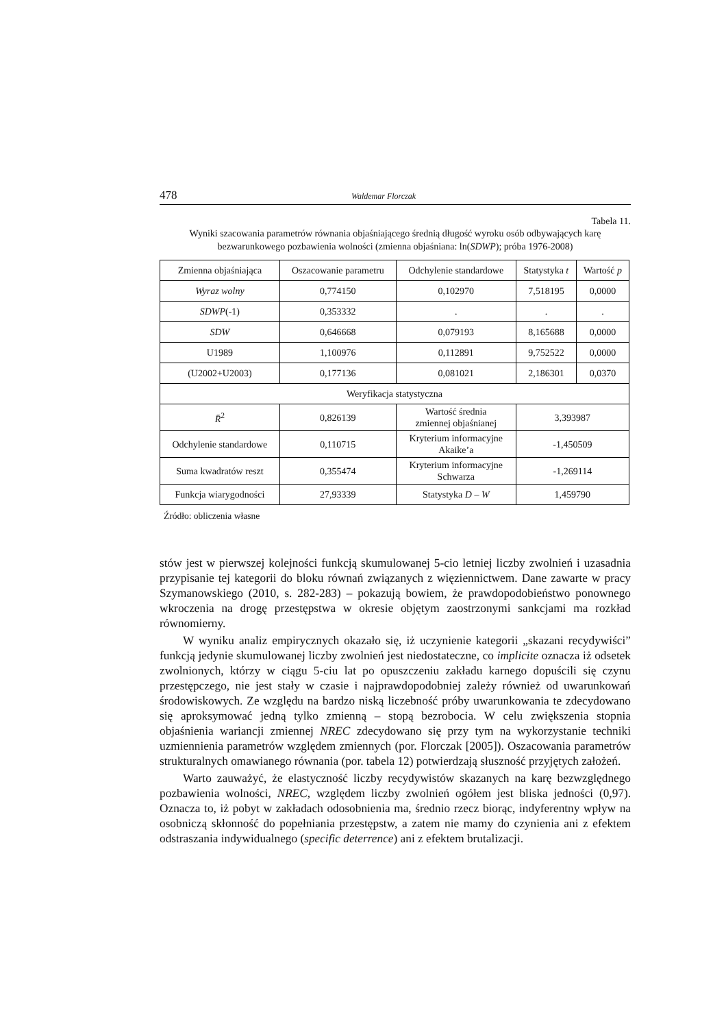478 Waldemar Florczak
Tabela 11.
Wyniki szacowania parametrów równania objaśniającego średnią długość wyroku osób odbywających karę bezwarunkowego pozbawienia wolności (zmienna objaśniana: ln(SDWP); próba 1976-2008)
| Zmienna objaśniająca | Oszacowanie parametru | Odchylenie standardowe | Statystyka t | Wartość p |
| Wyraz wolny | 0,774150 | 0,102970 | 7,518195 | 0,0000 |
| SDWP (-1) | 0,353332 | . | . | . |
| SDW | 0,646668 | 0,079193 | 8,165688 | 0,0000 |
| U1989 | 1,100976 | 0,112891 | 9,752522 | 0,0000 |
| (U2002+U2003) | 0,177136 | 0,081021 | 2,186301 | 0,0370 |
| Weryfikacja statystyczna | | | | |
| R̄<sup>2</sup> | 0,826139 | Wartość średnia zmiennej objaśnianej | 3,393987 | |
| Odchylenie standardowe | 0,110715 | Kryterium informacyjne Akaike’a | -1,450509 | |
| Suma kwadratów reszt | 0,355474 | Kryterium informacyjne Schwarza | -1,269114 | |
| Funkcja wiarygodności | 27,93339 | Statystyka D – W | 1,459790 | |
Źródło: obliczenia własne
stów jest w pierwszej kolejności funkcją skumulowanej 5-cio letniej liczby zwolnień i uzasadnia przypisanie tej kategorii do bloku równań związanych z więziennictwem. Dane zawarte w pracy Szymanowskiego (2010, s. 282-283) – pokazują bowiem, że prawdopodobieństwo ponownego wkroczenia na drogę przestępstwa w okresie objętym zaostrzonymi sankcjami ma rozkład równomierny.
W wyniku analiz empirycznych okazało się, iż uczynienie kategorii „skazani recydywiści” funkcją jedynie skumulowanej liczby zwolnień jest niedostateczne, co implicite oznacza iż odsetek zwolnionych, którzy w ciągu 5-ciu lat po opuszczeniu zakładu karnego dopuścili się czynu przestępczego, nie jest stały w czasie i najprawdopodobniej zależy również od uwarunkowań środowiskowych. Ze względu na bardzo niską liczebność próby uwarunkowania te zdecydowano się aproksymować jedną tylko zmienną – stopą bezrobocia. W celu zwiększenia stopnia objaśnienia wariancji zmiennej NREC zdecydowano się przy tym na wykorzystanie techniki uzmiennienia parametrów względem zmiennych (por. Florczak [2005]). Oszacowania parametrów strukturalnych omawianego równania (por. tabela 12) potwierdzają słuszność przyjętych założeń.
Warto zauważyć, że elastyczność liczby recydywistów skazanych na karę bezwzględnego pozbawienia wolności, NREC, względem liczby zwolnień ogółem jest bliska jedności (0,97). Oznacza to, iż pobyt w zakładach odosobnienia ma, średnio rzecz biorąc, indyferentny wpływ na osobniczą skłonność do popełniania przestępstw, a zatem nie mamy do czynienia ani z efektem odstraszania indywidualnego (specific deterrence) ani z efektem brutalizacji.